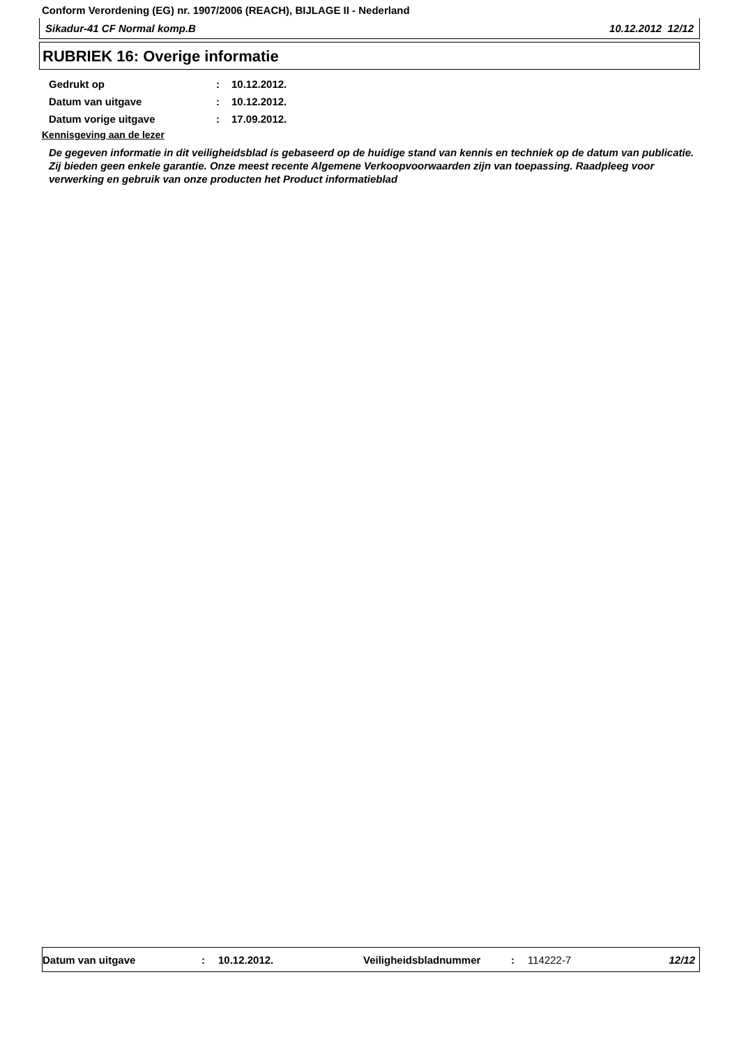Conform Verordening (EG) nr. 1907/2006 (REACH), BIJLAGE II - Nederland
Sikadur-41 CF Normal komp.B 10.12.2012 12/12
RUBRIEK 16: Overige informatie
Gedrukt op: 10.12.2012.
Datum van uitgave: 10.12.2012.
Datum vorige uitgave: 17.09.2012.
Kennisgeving aan de lezer
De gegeven informatie in dit veiligheidsblad is gebaseerd op de huidige stand van kennis en techniek op de datum van publicatie. Zij bieden geen enkele garantie. Onze meest recente Algemene Verkoopvoorwaarden zijn van toepassing. Raadpleeg voor verwerking en gebruik van onze producten het Product informatieblad
Datum van uitgave: 10.12.2012. Veiligheidsbladnummer: 114222-7 12/12